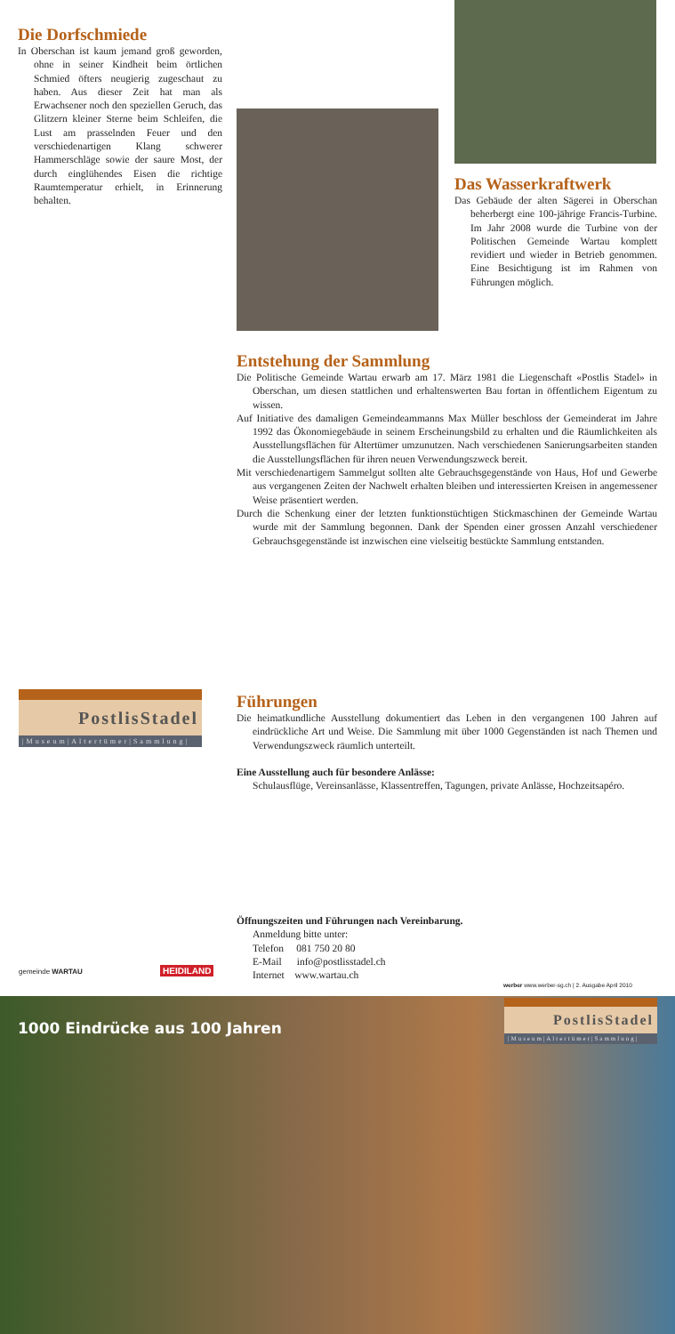Die Dorfschmiede
In Oberschan ist kaum jemand groß geworden, ohne in seiner Kindheit beim örtlichen Schmied öfters neugierig zugeschaut zu haben. Aus dieser Zeit hat man als Erwachsener noch den speziellen Geruch, das Glitzern kleiner Sterne beim Schleifen, die Lust am prasselnden Feuer und den verschiedenartigen Klang schwerer Hammerschläge sowie der saure Most, der durch einglühendes Eisen die richtige Raumtemperatur erhielt, in Erinnerung behalten.
Das Wasserkraftwerk
Das Gebäude der alten Sägerei in Oberschan beherbergt eine 100-jährige Francis-Turbine. Im Jahr 2008 wurde die Turbine von der Politischen Gemeinde Wartau komplett revidiert und wieder in Betrieb genommen. Eine Besichtigung ist im Rahmen von Führungen möglich.
Entstehung der Sammlung
Die Politische Gemeinde Wartau erwarb am 17. März 1981 die Liegenschaft «Postlis Stadel» in Oberschan, um diesen stattlichen und erhaltenswerten Bau fortan in öffentlichem Eigentum zu wissen.
Auf Initiative des damaligen Gemeindeammanns Max Müller beschloss der Gemeinderat im Jahre 1992 das Ökonomiegebäude in seinem Erscheinungsbild zu erhalten und die Räumlichkeiten als Ausstellungsflächen für Altertümer umzunutzen. Nach verschiedenen Sanierungsarbeiten standen die Ausstellungsflächen für ihren neuen Verwendungszweck bereit.
Mit verschiedenartigem Sammelgut sollten alte Gebrauchsgegenstände von Haus, Hof und Gewerbe aus vergangenen Zeiten der Nachwelt erhalten bleiben und interessierten Kreisen in angemessener Weise präsentiert werden.
Durch die Schenkung einer der letzten funktionstüchtigen Stickmaschinen der Gemeinde Wartau wurde mit der Sammlung begonnen. Dank der Spenden einer grossen Anzahl verschiedener Gebrauchsgegenstände ist inzwischen eine vielseitig bestückte Sammlung entstanden.
PostlisStadel
|Museum|Altertümer|Sammlung|
Führungen
Die heimatkundliche Ausstellung dokumentiert das Leben in den vergangenen 100 Jahren auf eindrückliche Art und Weise. Die Sammlung mit über 1000 Gegenständen ist nach Themen und Verwendungszweck räumlich unterteilt.
Eine Ausstellung auch für besondere Anlässe:
Schulausflüge, Vereinsanlässe, Klassentreffen, Tagungen, private Anlässe, Hochzeitsapéro.
Öffnungszeiten und Führungen nach Vereinbarung.
Anmeldung bitte unter:
Telefon 081 750 20 80
E-Mail info@postlisstadel.ch
Internet www.wartau.ch
gemeinde WARTAU HEIDILAND
werber www.werber-sg.ch | 2. Ausgabe April 2010
1000 Eindrücke aus 100 Jahren
PostlisStadel
|Museum|Altertümer|Sammlung|